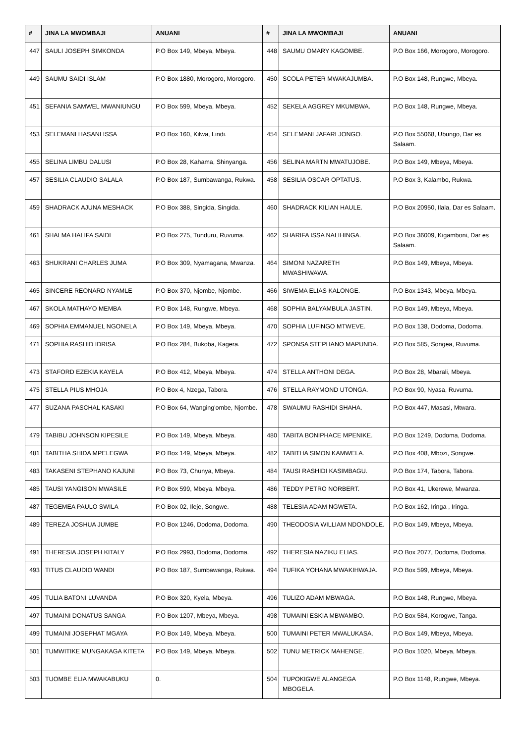| # | JINA LA MWOMBAJI | ANUANI | # | JINA LA MWOMBAJI | ANUANI |
| --- | --- | --- | --- | --- | --- |
| 447 | SAULI JOSEPH SIMKONDA | P.O Box 149, Mbeya, Mbeya. | 448 | SAUMU OMARY KAGOMBE. | P.O Box 166, Morogoro, Morogoro. |
| 449 | SAUMU SAIDI ISLAM | P.O Box 1880, Morogoro, Morogoro. | 450 | SCOLA PETER MWAKAJUMBA. | P.O Box 148, Rungwe, Mbeya. |
| 451 | SEFANIA SAMWEL MWANIUNGU | P.O Box 599, Mbeya, Mbeya. | 452 | SEKELA AGGREY MKUMBWA. | P.O Box 148, Rungwe, Mbeya. |
| 453 | SELEMANI HASANI ISSA | P.O Box 160, Kilwa, Lindi. | 454 | SELEMANI JAFARI JONGO. | P.O Box 55068, Ubungo, Dar es Salaam. |
| 455 | SELINA LIMBU DALUSI | P.O Box 28, Kahama, Shinyanga. | 456 | SELINA MARTN MWATUJOBE. | P.O Box 149, Mbeya, Mbeya. |
| 457 | SESILIA CLAUDIO SALALA | P.O Box 187, Sumbawanga, Rukwa. | 458 | SESILIA OSCAR OPTATUS. | P.O Box 3, Kalambo, Rukwa. |
| 459 | SHADRACK AJUNA MESHACK | P.O Box 388, Singida, Singida. | 460 | SHADRACK KILIAN HAULE. | P.O Box 20950, Ilala, Dar es Salaam. |
| 461 | SHALMA HALIFA SAIDI | P.O Box 275, Tunduru, Ruvuma. | 462 | SHARIFA ISSA NALIHINGA. | P.O Box 36009, Kigamboni, Dar es Salaam. |
| 463 | SHUKRANI CHARLES JUMA | P.O Box 309, Nyamagana, Mwanza. | 464 | SIMONI NAZARETH MWASHIWAWA. | P.O Box 149, Mbeya, Mbeya. |
| 465 | SINCERE REONARD NYAMLE | P.O Box 370, Njombe, Njombe. | 466 | SIWEMA ELIAS KALONGE. | P.O Box 1343, Mbeya, Mbeya. |
| 467 | SKOLA MATHAYO MEMBA | P.O Box 148, Rungwe, Mbeya. | 468 | SOPHIA BALYAMBULA JASTIN. | P.O Box 149, Mbeya, Mbeya. |
| 469 | SOPHIA EMMANUEL NGONELA | P.O Box 149, Mbeya, Mbeya. | 470 | SOPHIA LUFINGO MTWEVE. | P.O Box 138, Dodoma, Dodoma. |
| 471 | SOPHIA RASHID IDRISA | P.O Box 284, Bukoba, Kagera. | 472 | SPONSA STEPHANO MAPUNDA. | P.O Box 585, Songea, Ruvuma. |
| 473 | STAFORD EZEKIA KAYELA | P.O Box 412, Mbeya, Mbeya. | 474 | STELLA ANTHONI DEGA. | P.O Box 28, Mbarali, Mbeya. |
| 475 | STELLA PIUS MHOJA | P.O Box 4, Nzega, Tabora. | 476 | STELLA RAYMOND UTONGA. | P.O Box 90, Nyasa, Ruvuma. |
| 477 | SUZANA PASCHAL KASAKI | P.O Box 64, Wanging'ombe, Njombe. | 478 | SWAUMU RASHIDI SHAHA. | P.O Box 447, Masasi, Mtwara. |
| 479 | TABIBU JOHNSON KIPESILE | P.O Box 149, Mbeya, Mbeya. | 480 | TABITA BONIPHACE MPENIKE. | P.O Box 1249, Dodoma, Dodoma. |
| 481 | TABITHA SHIDA MPELEGWA | P.O Box 149, Mbeya, Mbeya. | 482 | TABITHA SIMON KAMWELA. | P.O Box 408, Mbozi, Songwe. |
| 483 | TAKASENI STEPHANO KAJUNI | P.O Box 73, Chunya, Mbeya. | 484 | TAUSI RASHIDI KASIMBAGU. | P.O Box 174, Tabora, Tabora. |
| 485 | TAUSI YANGISON MWASILE | P.O Box 599, Mbeya, Mbeya. | 486 | TEDDY PETRO NORBERT. | P.O Box 41, Ukerewe, Mwanza. |
| 487 | TEGEMEA PAULO SWILA | P.O Box 02, Ileje, Songwe. | 488 | TELESIA ADAM NGWETA. | P.O Box 162, Iringa , Iringa. |
| 489 | TEREZA JOSHUA JUMBE | P.O Box 1246, Dodoma, Dodoma. | 490 | THEODOSIA WILLIAM NDONDOLE. | P.O Box 149, Mbeya, Mbeya. |
| 491 | THERESIA JOSEPH KITALY | P.O Box 2993, Dodoma, Dodoma. | 492 | THERESIA NAZIKU ELIAS. | P.O Box 2077, Dodoma, Dodoma. |
| 493 | TITUS CLAUDIO WANDI | P.O Box 187, Sumbawanga, Rukwa. | 494 | TUFIKA YOHANA MWAKIHWAJA. | P.O Box 599, Mbeya, Mbeya. |
| 495 | TULIA BATONI LUVANDA | P.O Box 320, Kyela, Mbeya. | 496 | TULIZO ADAM MBWAGA. | P.O Box 148, Rungwe, Mbeya. |
| 497 | TUMAINI DONATUS SANGA | P.O Box 1207, Mbeya, Mbeya. | 498 | TUMAINI ESKIA MBWAMBO. | P.O Box 584, Korogwe, Tanga. |
| 499 | TUMAINI JOSEPHAT MGAYA | P.O Box 149, Mbeya, Mbeya. | 500 | TUMAINI PETER MWALUKASA. | P.O Box 149, Mbeya, Mbeya. |
| 501 | TUMWITIKE MUNGAKAGA KITETA | P.O Box 149, Mbeya, Mbeya. | 502 | TUNU METRICK MAHENGE. | P.O Box 1020, Mbeya, Mbeya. |
| 503 | TUOMBE ELIA MWAKABUKU | 0. | 504 | TUPOKIGWE ALANGEGA MBOGELA. | P.O Box 1148, Rungwe, Mbeya. |